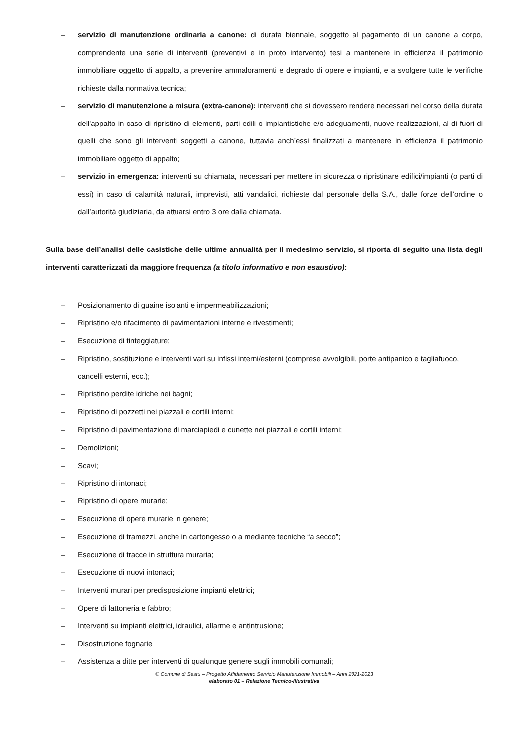– servizio di manutenzione ordinaria a canone: di durata biennale, soggetto al pagamento di un canone a corpo, comprendente una serie di interventi (preventivi e in proto intervento) tesi a mantenere in efficienza il patrimonio immobiliare oggetto di appalto, a prevenire ammaloramenti e degrado di opere e impianti, e a svolgere tutte le verifiche richieste dalla normativa tecnica;
– servizio di manutenzione a misura (extra-canone): interventi che si dovessero rendere necessari nel corso della durata dell'appalto in caso di ripristino di elementi, parti edili o impiantistiche e/o adeguamenti, nuove realizzazioni, al di fuori di quelli che sono gli interventi soggetti a canone, tuttavia anch’essi finalizzati a mantenere in efficienza il patrimonio immobiliare oggetto di appalto;
– servizio in emergenza: interventi su chiamata, necessari per mettere in sicurezza o ripristinare edifici/impianti (o parti di essi) in caso di calamità naturali, imprevisti, atti vandalici, richieste dal personale della S.A., dalle forze dell’ordine o dall’autorità giudiziaria, da attuarsi entro 3 ore dalla chiamata.
Sulla base dell’analisi delle casistiche delle ultime annualità per il medesimo servizio, si riporta di seguito una lista degli interventi caratterizzati da maggiore frequenza (a titolo informativo e non esaustivo):
– Posizionamento di guaine isolanti e impermeabilizzazioni;
– Ripristino e/o rifacimento di pavimentazioni interne e rivestimenti;
– Esecuzione di tinteggiature;
– Ripristino, sostituzione e interventi vari su infissi interni/esterni (comprese avvolgibili, porte antipanico e tagliafuoco, cancelli esterni, ecc.);
– Ripristino perdite idriche nei bagni;
– Ripristino di pozzetti nei piazzali e cortili interni;
– Ripristino di pavimentazione di marciapiedi e cunette nei piazzali e cortili interni;
– Demolizioni;
– Scavi;
– Ripristino di intonaci;
– Ripristino di opere murarie;
– Esecuzione di opere murarie in genere;
– Esecuzione di tramezzi, anche in cartongesso o a mediante tecniche “a secco”;
– Esecuzione di tracce in struttura muraria;
– Esecuzione di nuovi intonaci;
– Interventi murari per predisposizione impianti elettrici;
– Opere di lattoneria e fabbro;
– Interventi su impianti elettrici, idraulici, allarme e antintrusione;
– Disostruzione fognarie
– Assistenza a ditte per interventi di qualunque genere sugli immobili comunali;
© Comune di Sestu – Progetto Affidamento Servizio Manutenzione Immobili – Anni 2021-2023
elaborato 01 – Relazione Tecnico-Illustrativa